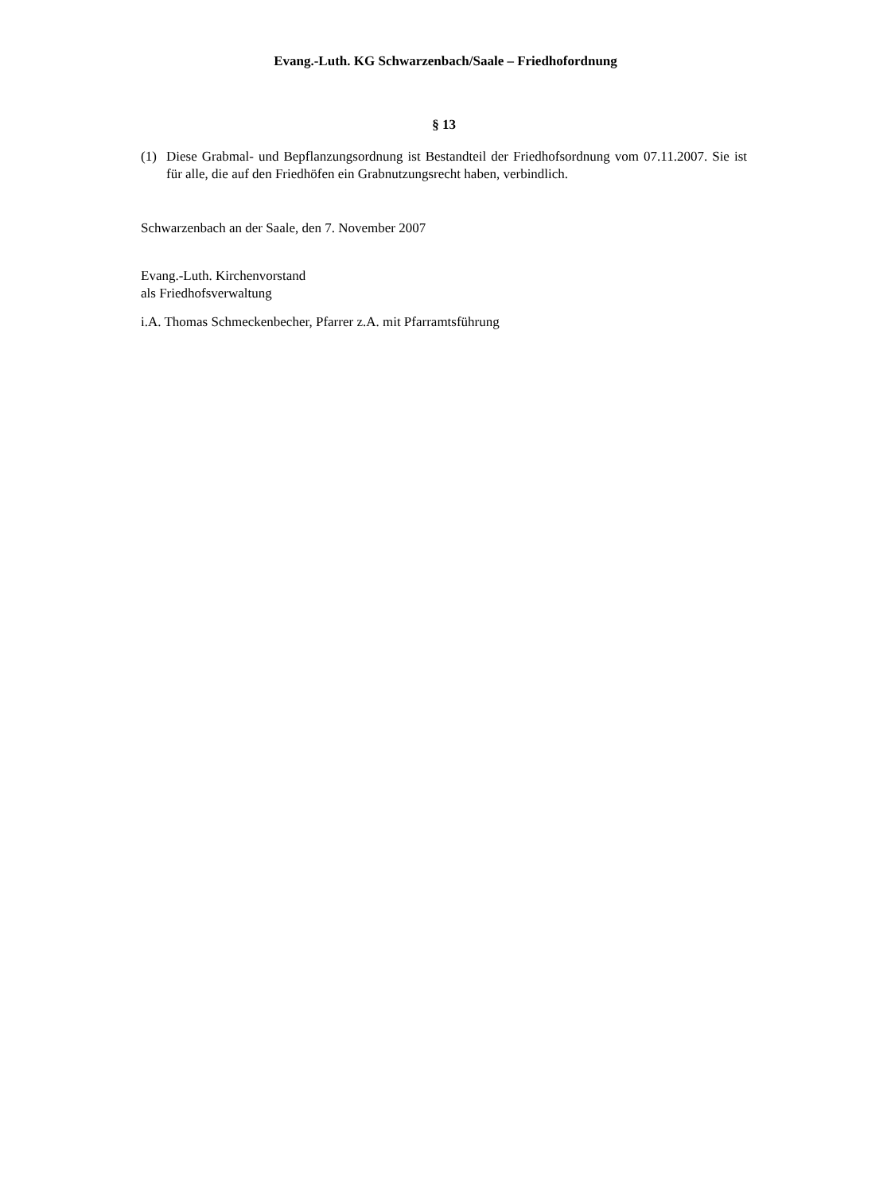Evang.-Luth. KG Schwarzenbach/Saale – Friedhofordnung
§ 13
(1) Diese Grabmal- und Bepflanzungsordnung ist Bestandteil der Friedhofsordnung vom 07.11.2007. Sie ist für alle, die auf den Friedhöfen ein Grabnutzungsrecht haben, verbindlich.
Schwarzenbach an der Saale, den 7. November 2007
Evang.-Luth. Kirchenvorstand
als Friedhofsverwaltung
i.A. Thomas Schmeckenbecher, Pfarrer z.A. mit Pfarramtsführung